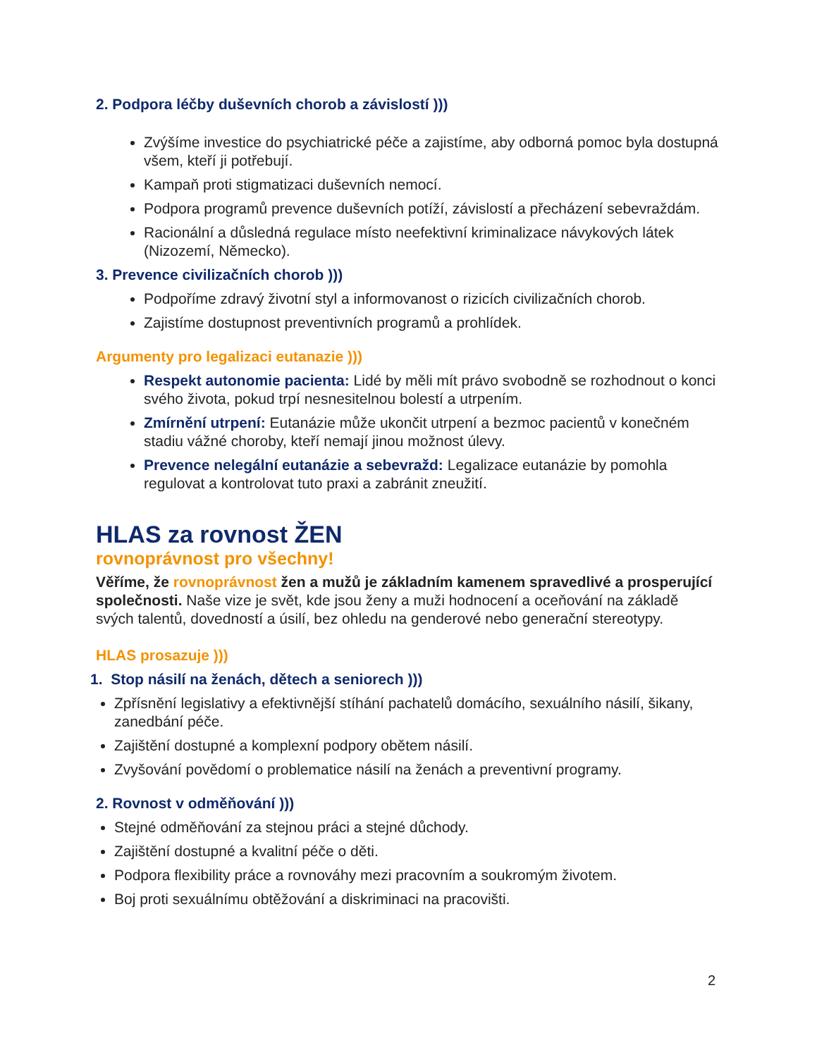2. Podpora léčby duševních chorob a závislostí )))
Zvýšíme investice do psychiatrické péče a zajistíme, aby odborná pomoc byla dostupná všem, kteří ji potřebují.
Kampaň proti stigmatizaci duševních nemocí.
Podpora programů prevence duševních potíží, závislostí a přecházení sebevraždám.
Racionální a důsledná regulace místo neefektivní kriminalizace návykových látek (Nizozemí, Německo).
3. Prevence civilizačních chorob )))
Podpoříme zdravý životní styl a informovanost o rizicích civilizačních chorob.
Zajistíme dostupnost preventivních programů a prohlídek.
Argumenty pro legalizaci eutanazie )))
Respekt autonomie pacienta: Lidé by měli mít právo svobodně se rozhodnout o konci svého života, pokud trpí nesnesitelnou bolestí a utrpením.
Zmírnění utrpení: Eutanázie může ukončit utrpení a bezmoc pacientů v konečném stadiu vážné choroby, kteří nemají jinou možnost úlevy.
Prevence nelegální eutanázie a sebevražd: Legalizace eutanázie by pomohla regulovat a kontrolovat tuto praxi a zabránit zneužití.
HLAS za rovnost ŽEN
rovnoprávnost pro všechny!
Věříme, že rovnoprávnost žen a mužů je základním kamenem spravedlivé a prosperující společnosti. Naše vize je svět, kde jsou ženy a muži hodnocení a oceňování na základě svých talentů, dovedností a úsilí, bez ohledu na genderové nebo generační stereotypy.
HLAS prosazuje )))
1. Stop násilí na ženách, dětech a seniorech )))
Zpřísnění legislativy a efektivnější stíhání pachatelů domácího, sexuálního násilí, šikany, zanedbání péče.
Zajištění dostupné a komplexní podpory obětem násilí.
Zvyšování povědomí o problematice násilí na ženách a preventivní programy.
2. Rovnost v odměňování )))
Stejné odměňování za stejnou práci a stejné důchody.
Zajištění dostupné a kvalitní péče o děti.
Podpora flexibility práce a rovnováhy mezi pracovním a soukromým životem.
Boj proti sexuálnímu obtěžování a diskriminaci na pracovišti.
2